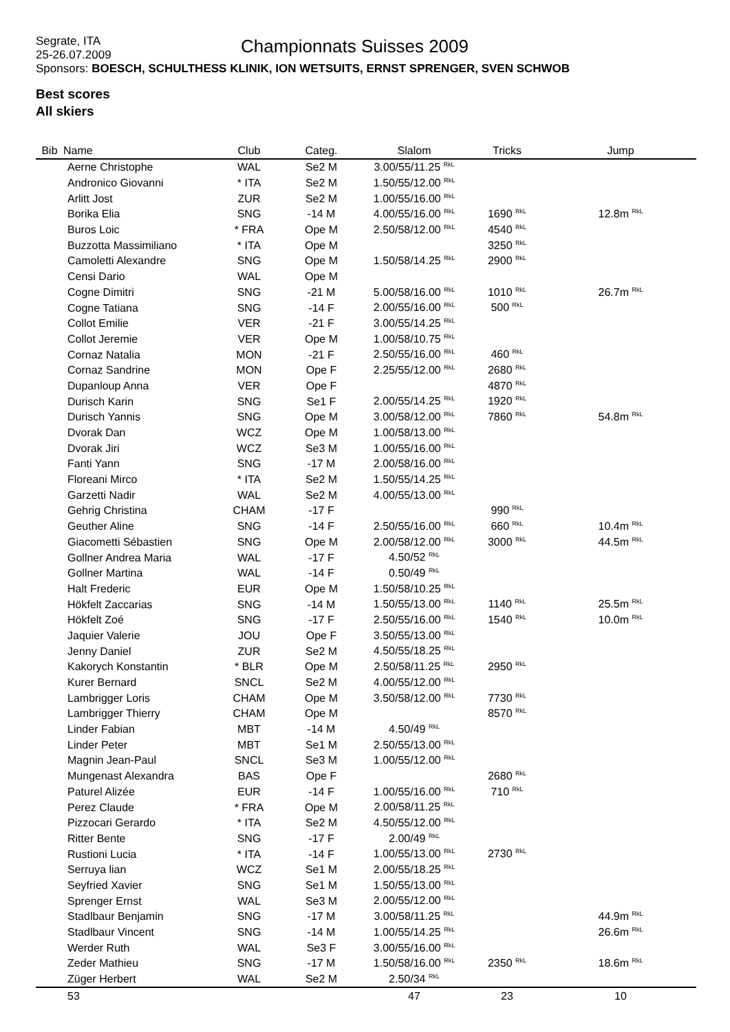Segrate, ITA
25-26.07.2009
Sponsors: BOESCH, SCHULTHESS KLINIK, ION WETSUITS, ERNST SPRENGER, SVEN SCHWOB
Championnats Suisses 2009
Best scores
All skiers
| Bib | Name | Club | Categ. | Slalom | Tricks | Jump |
| --- | --- | --- | --- | --- | --- | --- |
| | Aerne Christophe | WAL | Se2 M | 3.00/55/11.25 <sup>RkL</sup> | | |
| | Andronico Giovanni | * ITA | Se2 M | 1.50/55/12.00 <sup>RkL</sup> | | |
| | Arlitt Jost | ZUR | Se2 M | 1.00/55/16.00 <sup>RkL</sup> | | |
| | Borika Elia | SNG | -14 M | 4.00/55/16.00 <sup>RkL</sup> | 1690 <sup>RkL</sup> | 12.8m <sup>RkL</sup> |
| | Buros Loic | * FRA | Ope M | 2.50/58/12.00 <sup>RkL</sup> | 4540 <sup>RkL</sup> | |
| | Buzzotta Massimiliano | * ITA | Ope M | | 3250 <sup>RkL</sup> | |
| | Camoletti Alexandre | SNG | Ope M | 1.50/58/14.25 <sup>RkL</sup> | 2900 <sup>RkL</sup> | |
| | Censi Dario | WAL | Ope M | | | |
| | Cogne Dimitri | SNG | -21 M | 5.00/58/16.00 <sup>RkL</sup> | 1010 <sup>RkL</sup> | 26.7m <sup>RkL</sup> |
| | Cogne Tatiana | SNG | -14 F | 2.00/55/16.00 <sup>RkL</sup> | 500 <sup>RkL</sup> | |
| | Collot Emilie | VER | -21 F | 3.00/55/14.25 <sup>RkL</sup> | | |
| | Collot Jeremie | VER | Ope M | 1.00/58/10.75 <sup>RkL</sup> | | |
| | Cornaz Natalia | MON | -21 F | 2.50/55/16.00 <sup>RkL</sup> | 460 <sup>RkL</sup> | |
| | Cornaz Sandrine | MON | Ope F | 2.25/55/12.00 <sup>RkL</sup> | 2680 <sup>RkL</sup> | |
| | Dupanloup Anna | VER | Ope F | | 4870 <sup>RkL</sup> | |
| | Durisch Karin | SNG | Se1 F | 2.00/55/14.25 <sup>RkL</sup> | 1920 <sup>RkL</sup> | |
| | Durisch Yannis | SNG | Ope M | 3.00/58/12.00 <sup>RkL</sup> | 7860 <sup>RkL</sup> | 54.8m <sup>RkL</sup> |
| | Dvorak Dan | WCZ | Ope M | 1.00/58/13.00 <sup>RkL</sup> | | |
| | Dvorak Jiri | WCZ | Se3 M | 1.00/55/16.00 <sup>RkL</sup> | | |
| | Fanti Yann | SNG | -17 M | 2.00/58/16.00 <sup>RkL</sup> | | |
| | Floreani Mirco | * ITA | Se2 M | 1.50/55/14.25 <sup>RkL</sup> | | |
| | Garzetti Nadir | WAL | Se2 M | 4.00/55/13.00 <sup>RkL</sup> | | |
| | Gehrig Christina | CHAM | -17 F | | 990 <sup>RkL</sup> | |
| | Geuther Aline | SNG | -14 F | 2.50/55/16.00 <sup>RkL</sup> | 660 <sup>RkL</sup> | 10.4m <sup>RkL</sup> |
| | Giacometti Sébastien | SNG | Ope M | 2.00/58/12.00 <sup>RkL</sup> | 3000 <sup>RkL</sup> | 44.5m <sup>RkL</sup> |
| | Gollner Andrea Maria | WAL | -17 F | 4.50/52 <sup>RkL</sup> | | |
| | Gollner Martina | WAL | -14 F | 0.50/49 <sup>RkL</sup> | | |
| | Halt Frederic | EUR | Ope M | 1.50/58/10.25 <sup>RkL</sup> | | |
| | Hökfelt Zaccarias | SNG | -14 M | 1.50/55/13.00 <sup>RkL</sup> | 1140 <sup>RkL</sup> | 25.5m <sup>RkL</sup> |
| | Hökfelt Zoé | SNG | -17 F | 2.50/55/16.00 <sup>RkL</sup> | 1540 <sup>RkL</sup> | 10.0m <sup>RkL</sup> |
| | Jaquier Valerie | JOU | Ope F | 3.50/55/13.00 <sup>RkL</sup> | | |
| | Jenny Daniel | ZUR | Se2 M | 4.50/55/18.25 <sup>RkL</sup> | | |
| | Kakorych Konstantin | * BLR | Ope M | 2.50/58/11.25 <sup>RkL</sup> | 2950 <sup>RkL</sup> | |
| | Kurer Bernard | SNCL | Se2 M | 4.00/55/12.00 <sup>RkL</sup> | | |
| | Lambrigger Loris | CHAM | Ope M | 3.50/58/12.00 <sup>RkL</sup> | 7730 <sup>RkL</sup> | |
| | Lambrigger Thierry | CHAM | Ope M | | 8570 <sup>RkL</sup> | |
| | Linder Fabian | MBT | -14 M | 4.50/49 <sup>RkL</sup> | | |
| | Linder Peter | MBT | Se1 M | 2.50/55/13.00 <sup>RkL</sup> | | |
| | Magnin Jean-Paul | SNCL | Se3 M | 1.00/55/12.00 <sup>RkL</sup> | | |
| | Mungenast Alexandra | BAS | Ope F | | 2680 <sup>RkL</sup> | |
| | Paturel Alizée | EUR | -14 F | 1.00/55/16.00 <sup>RkL</sup> | 710 <sup>RkL</sup> | |
| | Perez Claude | * FRA | Ope M | 2.00/58/11.25 <sup>RkL</sup> | | |
| | Pizzocari Gerardo | * ITA | Se2 M | 4.50/55/12.00 <sup>RkL</sup> | | |
| | Ritter Bente | SNG | -17 F | 2.00/49 <sup>RkL</sup> | | |
| | Rustioni Lucia | * ITA | -14 F | 1.00/55/13.00 <sup>RkL</sup> | 2730 <sup>RkL</sup> | |
| | Serruya lian | WCZ | Se1 M | 2.00/55/18.25 <sup>RkL</sup> | | |
| | Seyfried Xavier | SNG | Se1 M | 1.50/55/13.00 <sup>RkL</sup> | | |
| | Sprenger Ernst | WAL | Se3 M | 2.00/55/12.00 <sup>RkL</sup> | | |
| | Stadlbaur Benjamin | SNG | -17 M | 3.00/58/11.25 <sup>RkL</sup> | | 44.9m <sup>RkL</sup> |
| | Stadlbaur Vincent | SNG | -14 M | 1.00/55/14.25 <sup>RkL</sup> | | 26.6m <sup>RkL</sup> |
| | Werder Ruth | WAL | Se3 F | 3.00/55/16.00 <sup>RkL</sup> | | |
| | Zeder Mathieu | SNG | -17 M | 1.50/58/16.00 <sup>RkL</sup> | 2350 <sup>RkL</sup> | 18.6m <sup>RkL</sup> |
| | Züger Herbert | WAL | Se2 M | 2.50/34 <sup>RkL</sup> | | |
| | 53 | | | 47 | 23 | 10 |